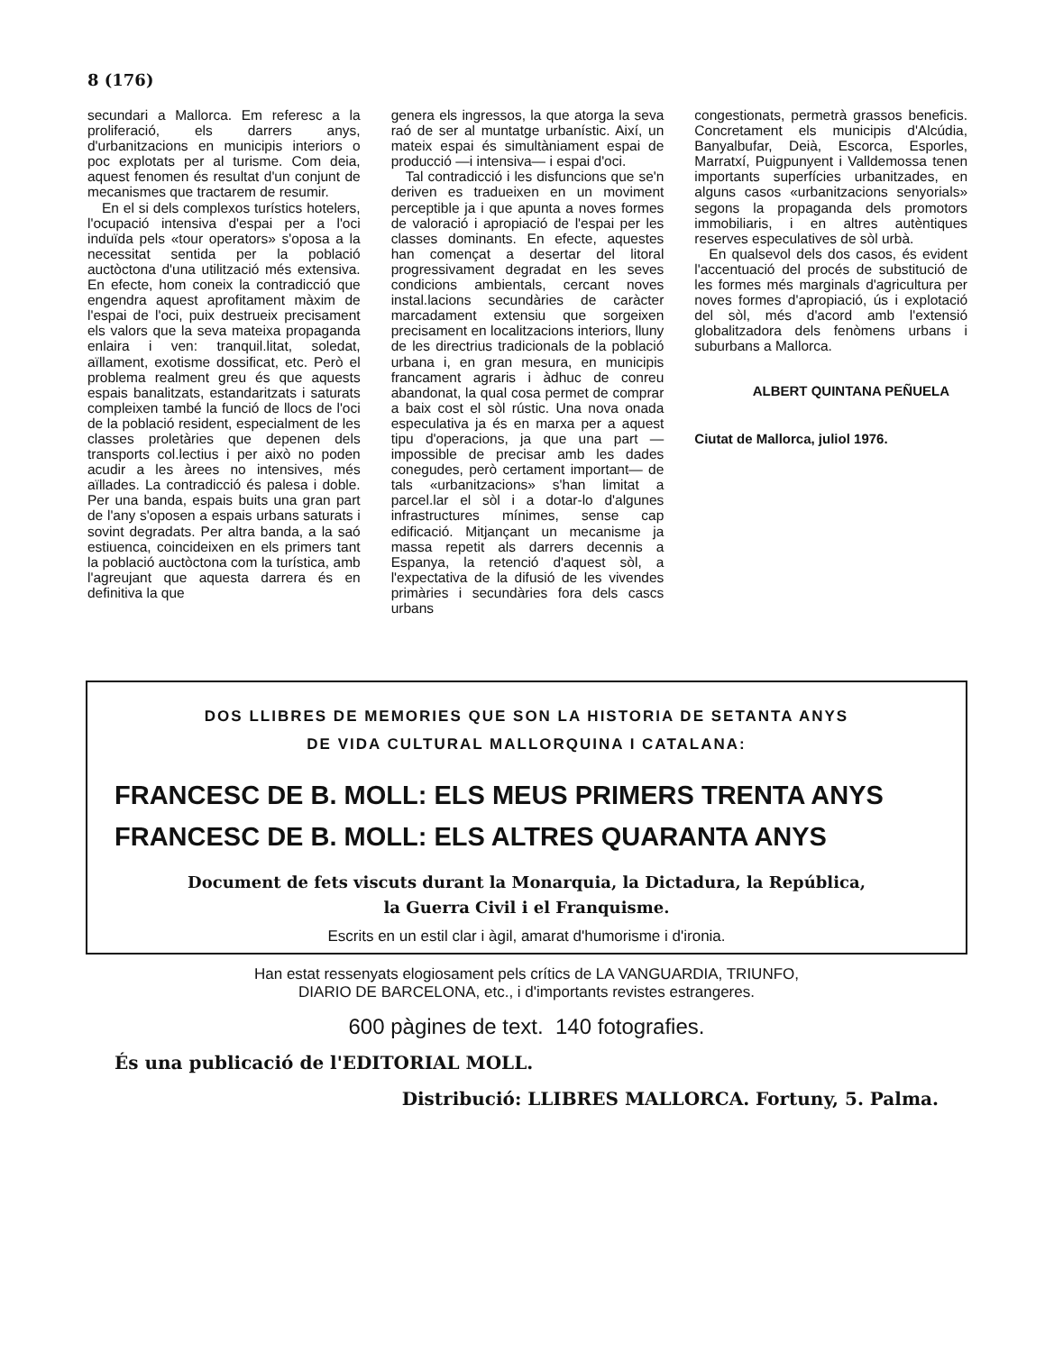8 (176)
secundari a Mallorca. Em referesc a la proliferació, els darrers anys, d'urbanitzacions en municipis interiors o poc explotats per al turisme. Com deia, aquest fenomen és resultat d'un conjunt de mecanismes que tractarem de resumir.
En el si dels complexos turístics hotelers, l'ocupació intensiva d'espai per a l'oci induïda pels «tour operators» s'oposa a la necessitat sentida per la població auctòctona d'una utilització més extensiva. En efecte, hom coneix la contradicció que engendra aquest aprofitament màxim de l'espai de l'oci, puix destrueix precisament els valors que la seva mateixa propaganda enlaira i ven: tranquil.litat, soledat, aïllament, exotisme dossificat, etc. Però el problema realment greu és que aquests espais banalitzats, estandaritzats i saturats compleixen també la funció de llocs de l'oci de la població resident, especialment de les classes proletàries que depenen dels transports col.lectius i per això no poden acudir a les àrees no intensives, més aïllades. La contradicció és palesa i doble. Per una banda, espais buits una gran part de l'any s'oposen a espais urbans saturats i sovint degradats. Per altra banda, a la saó estiuenca, coincideixen en els primers tant la població auctòctona com la turística, amb l'agreujant que aquesta darrera és en definitiva la que
genera els ingressos, la que atorga la seva raó de ser al muntatge urbanístic. Així, un mateix espai és simultàniament espai de producció —i intensiva— i espai d'oci.
Tal contradicció i les disfuncions que se'n deriven es tradueixen en un moviment perceptible ja i que apunta a noves formes de valoració i apropiació de l'espai per les classes dominants. En efecte, aquestes han començat a desertar del litoral progressivament degradat en les seves condicions ambientals, cercant noves instal.lacions secundàries de caràcter marcadament extensiu que sorgeixen precisament en localitzacions interiors, lluny de les directrius tradicionals de la població urbana i, en gran mesura, en municipis francament agraris i àdhuc de conreu abandonat, la qual cosa permet de comprar a baix cost el sòl rústic. Una nova onada especulativa ja és en marxa per a aquest tipu d'operacions, ja que una part —impossible de precisar amb les dades conegudes, però certament important— de tals «urbanitzacions» s'han limitat a parcel.lar el sòl i a dotar-lo d'algunes infrastructures mínimes, sense cap edificació. Mitjançant un mecanisme ja massa repetit als darrers decennis a Espanya, la retenció d'aquest sòl, a l'expectativa de la difusió de les vivendes primàries i secundàries fora dels cascs urbans
congestionats, permetrà grassos beneficis. Concretament els municipis d'Alcúdia, Banyalbufar, Deià, Escorca, Esporles, Marratxí, Puigpunyent i Valldemossa tenen importants superfícies urbanitzades, en alguns casos «urbanitzacions senyorials» segons la propaganda dels promotors immobiliaris, i en altres autèntiques reserves especulatives de sòl urbà.
En qualsevol dels dos casos, és evident l'accentuació del procés de substitució de les formes més marginals d'agricultura per noves formes d'apropiació, ús i explotació del sòl, més d'acord amb l'extensió globalitzadora dels fenòmens urbans i suburbans a Mallorca.
ALBERT QUINTANA PEÑUELA
Ciutat de Mallorca, juliol 1976.
DOS LLIBRES DE MEMORIES QUE SON LA HISTORIA DE SETANTA ANYS
DE VIDA CULTURAL MALLORQUINA I CATALANA:
FRANCESC DE B. MOLL: ELS MEUS PRIMERS TRENTA ANYS
FRANCESC DE B. MOLL: ELS ALTRES QUARANTA ANYS
Document de fets viscuts durant la Monarquia, la Dictadura, la República,
la Guerra Civil i el Franquisme.
Escrits en un estil clar i àgil, amarat d'humorisme i d'ironia.
Han estat ressenyats elogiosament pels crítics de LA VANGUARDIA, TRIUNFO,
DIARIO DE BARCELONA, etc., i d'importants revistes estrangeres.
600 pàgines de text. 140 fotografies.
És una publicació de l'EDITORIAL MOLL.
Distribució: LLIBRES MALLORCA. Fortuny, 5. Palma.